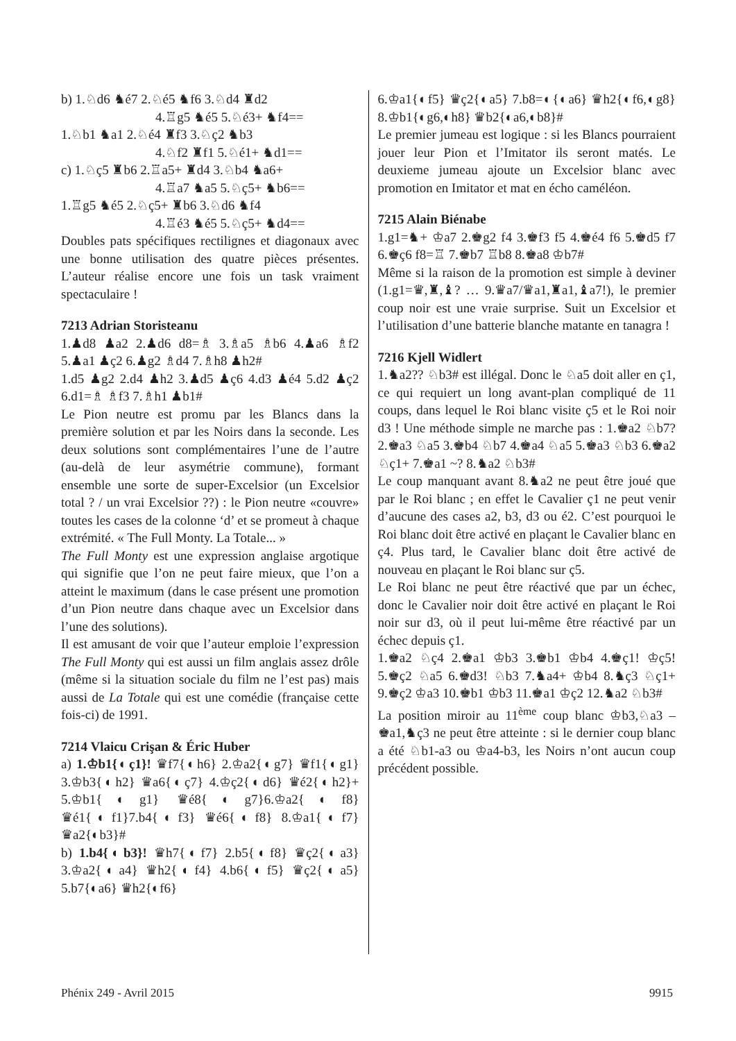b) 1.♘d6 ♞é7 2.♘é5 ♞f6 3.♘d4 ♜d2
4.♖g5 ♞é5 5.♘é3+ ♞f4==
1.♘b1 ♞a1 2.♘é4 ♜f3 3.♘ç2 ♞b3
4.♘f2 ♜f1 5.♘é1+ ♞d1==
c) 1.♘ç5 ♜b6 2.♖a5+ ♜d4 3.♘b4 ♞a6+
4.♖a7 ♞a5 5.♘ç5+ ♞b6==
1.♖g5 ♞é5 2.♘ç5+ ♜b6 3.♘d6 ♞f4
4.♖é3 ♞é5 5.♘ç5+ ♞d4==
Doubles pats spécifiques rectilignes et diagonaux avec une bonne utilisation des quatre pièces présentes. L’auteur réalise encore une fois un task vraiment spectaculaire !
7213 Adrian Storisteanu
1.♟d8 ♟a2 2.♟d6 d8=♗ 3.♗a5 ♗b6 4.♟a6 ♗f2 5.♟a1 ♟ç2 6.♟g2 ♗d4 7.♗h8 ♟h2#
1.d5 ♟g2 2.d4 ♟h2 3.♟d5 ♟ç6 4.d3 ♟é4 5.d2 ♟ç2 6.d1=♗ ♗f3 7.♗h1 ♟b1#
Le Pion neutre est promu par les Blancs dans la première solution et par les Noirs dans la seconde. Les deux solutions sont complémentaires l’une de l’autre (au-delà de leur asymétrie commune), formant ensemble une sorte de super-Excelsior (un Excelsior total ? / un vrai Excelsior ??) : le Pion neutre «couvre» toutes les cases de la colonne ‘d’ et se promeut à chaque extrémité. « The Full Monty. La Totale... »
The Full Monty est une expression anglaise argotique qui signifie que l’on ne peut faire mieux, que l’on a atteint le maximum (dans le case présent une promotion d’un Pion neutre dans chaque avec un Excelsior dans l’une des solutions).
Il est amusant de voir que l’auteur emploie l’expression The Full Monty qui est aussi un film anglais assez drôle (même si la situation sociale du film ne l’est pas) mais aussi de La Totale qui est une comédie (française cette fois-ci) de 1991.
7214 Vlaicu Crişan & Éric Huber
a) 1.♔b1{◐ç1}! ♛f7{◐h6} 2.♔a2{◐g7} ♛f1{◐g1} 3.♔b3{◐h2} ♛a6{◐ç7} 4.♔ç2{◐d6} ♛é2{◐h2}+ 5.♔b1{◐g1} ♛é8{◐g7}6.♔a2{◐f8}♛é1{◐f1}7.b4{◐f3} ♛é6{◐f8} 8.♔a1{◐f7} ♛a2{◐b3}#
b) 1.b4{◐b3}! ♛h7{◐f7} 2.b5{◐f8} ♛ç2{◐a3} 3.♔a2{◐a4} ♛h2{◐f4} 4.b6{◐f5} ♛ç2{◐a5} 5.b7{◐a6} ♛h2{◐f6}
6.♔a1{◐f5} ♛ç2{◐a5} 7.b8=◐{◐a6} ♛h2{◐f6,◐g8} 8.♔b1{◐g6,◐h8} ♛b2{◐a6,◐b8}#
Le premier jumeau est logique : si les Blancs pourraient jouer leur Pion et l’Imitator ils seront matés. Le deuxieme jumeau ajoute un Excelsior blanc avec promotion en Imitator et mat en écho caméléon.
7215 Alain Biénabe
1.g1=♞+ ♔a7 2.♚g2 f4 3.♚f3 f5 4.♚é4 f6 5.♚d5 f7 6.♚ç6 f8=♖ 7.♚b7 ♖b8 8.♚a8 ♔b7#
Même si la raison de la promotion est simple à deviner (1.g1=♛,♜,♝? … 9.♛a7/♛a1,♜a1,♝a7!), le premier coup noir est une vraie surprise. Suit un Excelsior et l’utilisation d’une batterie blanche matante en tanagra !
7216 Kjell Widlert
1.♞a2?? ♘b3# est illégal. Donc le ♘a5 doit aller en ç1, ce qui requiert un long avant-plan compliqué de 11 coups, dans lequel le Roi blanc visite ç5 et le Roi noir d3 ! Une méthode simple ne marche pas : 1.♚a2 ♘b7? 2.♚a3 ♘a5 3.♚b4 ♘b7 4.♚a4 ♘a5 5.♚a3 ♘b3 6.♚a2 ♘ç1+ 7.♚a1 ~? 8.♞a2 ♘b3#
Le coup manquant avant 8.♞a2 ne peut être joué que par le Roi blanc ; en effet le Cavalier ç1 ne peut venir d’aucune des cases a2, b3, d3 ou é2. C’est pourquoi le Roi blanc doit être activé en plaçant le Cavalier blanc en ç4. Plus tard, le Cavalier blanc doit être activé de nouveau en plaçant le Roi blanc sur ç5.
Le Roi blanc ne peut être réactivé que par un échec, donc le Cavalier noir doit être activé en plaçant le Roi noir sur d3, où il peut lui-même être réactivé par un échec depuis ç1.
1.♚a2 ♘ç4 2.♚a1 ♔b3 3.♚b1 ♔b4 4.♚ç1! ♔ç5! 5.♚ç2 ♘a5 6.♚d3! ♘b3 7.♞a4+ ♔b4 8.♞ç3 ♘ç1+ 9.♚ç2 ♔a3 10.♚b1 ♔b3 11.♚a1 ♔ç2 12.♞a2 ♘b3#
La position miroir au 11<sup>ème</sup> coup blanc ♔b3,♘a3 – ♚a1,♞ç3 ne peut être atteinte : si le dernier coup blanc a été ♘b1-a3 ou ♔a4-b3, les Noirs n’ont aucun coup précédent possible.
Phénix 249 - Avril 2015 9915